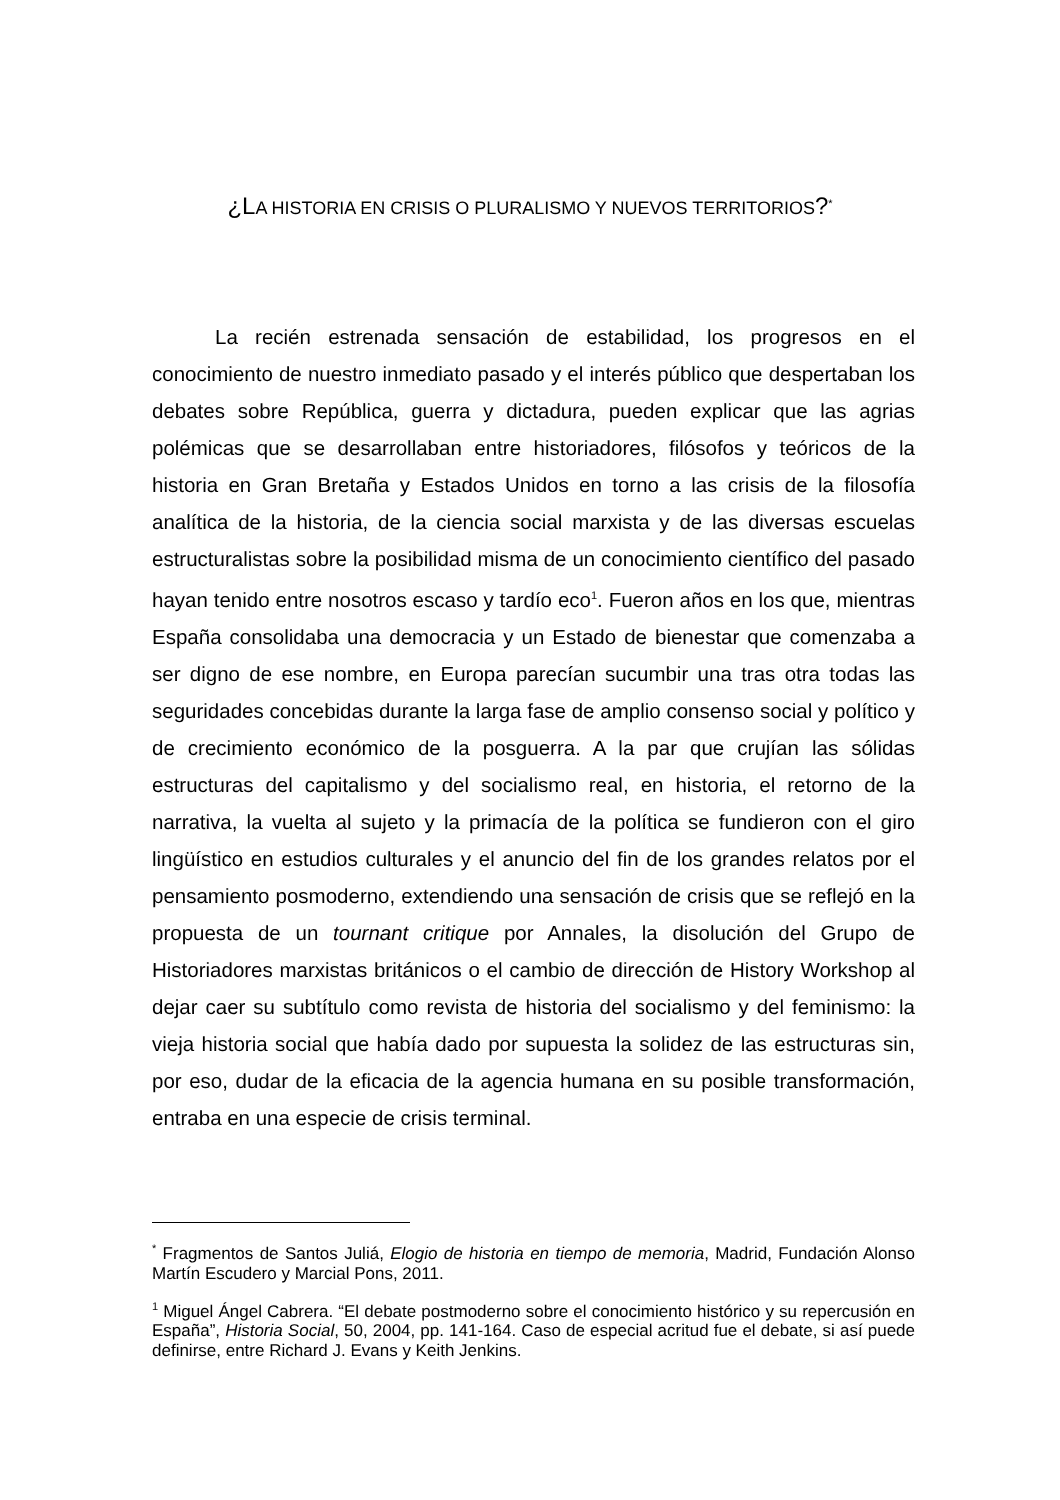¿LA HISTORIA EN CRISIS O PLURALISMO Y NUEVOS TERRITORIOS?<sup>*</sup>
La recién estrenada sensación de estabilidad, los progresos en el conocimiento de nuestro inmediato pasado y el interés público que despertaban los debates sobre República, guerra y dictadura, pueden explicar que las agrias polémicas que se desarrollaban entre historiadores, filósofos y teóricos de la historia en Gran Bretaña y Estados Unidos en torno a las crisis de la filosofía analítica de la historia, de la ciencia social marxista y de las diversas escuelas estructuralistas sobre la posibilidad misma de un conocimiento científico del pasado hayan tenido entre nosotros escaso y tardío eco<sup>1</sup>. Fueron años en los que, mientras España consolidaba una democracia y un Estado de bienestar que comenzaba a ser digno de ese nombre, en Europa parecían sucumbir una tras otra todas las seguridades concebidas durante la larga fase de amplio consenso social y político y de crecimiento económico de la posguerra. A la par que crujían las sólidas estructuras del capitalismo y del socialismo real, en historia, el retorno de la narrativa, la vuelta al sujeto y la primacía de la política se fundieron con el giro lingüístico en estudios culturales y el anuncio del fin de los grandes relatos por el pensamiento posmoderno, extendiendo una sensación de crisis que se reflejó en la propuesta de un tournant critique por Annales, la disolución del Grupo de Historiadores marxistas británicos o el cambio de dirección de History Workshop al dejar caer su subtítulo como revista de historia del socialismo y del feminismo: la vieja historia social que había dado por supuesta la solidez de las estructuras sin, por eso, dudar de la eficacia de la agencia humana en su posible transformación, entraba en una especie de crisis terminal.
<sup>*</sup> Fragmentos de Santos Juliá, Elogio de historia en tiempo de memoria, Madrid, Fundación Alonso Martín Escudero y Marcial Pons, 2011.
<sup>1</sup> Miguel Ángel Cabrera. “El debate postmoderno sobre el conocimiento histórico y su repercusión en España”, Historia Social, 50, 2004, pp. 141-164. Caso de especial acritud fue el debate, si así puede definirse, entre Richard J. Evans y Keith Jenkins.